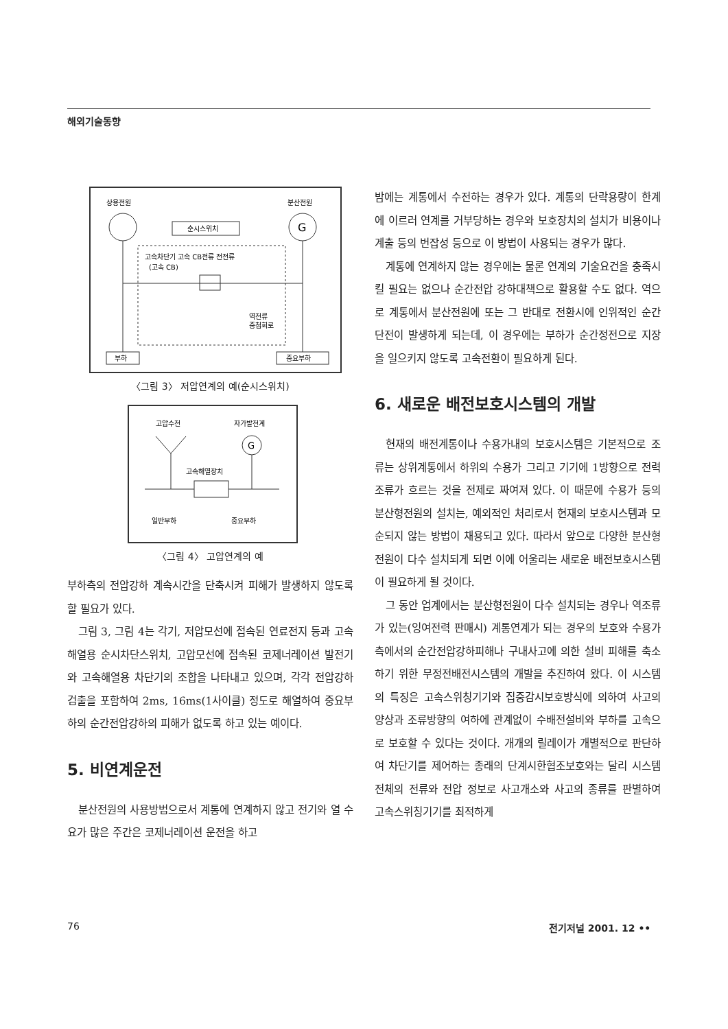해외기술동향
상용전원
분산전원
G
순시스위치
고속차단기 고속 CB전류 전전류
(고속 CB)
역전류
중첩회로
부하
중요부하
〈그림 3〉 저압연계의 예(순시스위치)
고압수전
자가발전계
G
고속해열장치
일반부하
중요부하
〈그림 4〉 고압연계의 예
부하측의 전압강하 계속시간을 단축시켜 피해가 발생하지 않도록 할 필요가 있다.
그림 3, 그림 4는 각기, 저압모선에 접속된 연료전지 등과 고속해열용 순시차단스위치, 고압모선에 접속된 코제너레이션 발전기와 고속해열용 차단기의 조합을 나타내고 있으며, 각각 전압강하 검출을 포함하여 2ms, 16ms(1사이클) 정도로 해열하여 중요부하의 순간전압강하의 피해가 없도록 하고 있는 예이다.
5. 비연계운전
분산전원의 사용방법으로서 계통에 연계하지 않고 전기와 열 수요가 많은 주간은 코제너레이션 운전을 하고
밤에는 계통에서 수전하는 경우가 있다. 계통의 단락용량이 한계에 이르러 연계를 거부당하는 경우와 보호장치의 설치가 비용이나 계출 등의 번잡성 등으로 이 방법이 사용되는 경우가 많다.
계통에 연계하지 않는 경우에는 물론 연계의 기술요건을 충족시킬 필요는 없으나 순간전압 강하대책으로 활용할 수도 없다. 역으로 계통에서 분산전원에 또는 그 반대로 전환시에 인위적인 순간단전이 발생하게 되는데, 이 경우에는 부하가 순간정전으로 지장을 일으키지 않도록 고속전환이 필요하게 된다.
6. 새로운 배전보호시스템의 개발
현재의 배전계통이나 수용가내의 보호시스템은 기본적으로 조류는 상위계통에서 하위의 수용가 그리고 기기에 1방향으로 전력조류가 흐르는 것을 전제로 짜여져 있다. 이 때문에 수용가 등의 분산형전원의 설치는, 예외적인 처리로서 현재의 보호시스템과 모순되지 않는 방법이 채용되고 있다. 따라서 앞으로 다양한 분산형전원이 다수 설치되게 되면 이에 어울리는 새로운 배전보호시스템이 필요하게 될 것이다.
그 동안 업계에서는 분산형전원이 다수 설치되는 경우나 역조류가 있는(잉여전력 판매시) 계통연계가 되는 경우의 보호와 수용가측에서의 순간전압강하피해나 구내사고에 의한 설비 피해를 축소하기 위한 무정전배전시스템의 개발을 추진하여 왔다. 이 시스템의 특징은 고속스위칭기기와 집중감시보호방식에 의하여 사고의 양상과 조류방향의 여하에 관계없이 수배전설비와 부하를 고속으로 보호할 수 있다는 것이다. 개개의 릴레이가 개별적으로 판단하여 차단기를 제어하는 종래의 단계시한협조보호와는 달리 시스템 전체의 전류와 전압 정보로 사고개소와 사고의 종류를 판별하여 고속스위칭기기를 최적하게
76 전기저널 2001. 12 ••